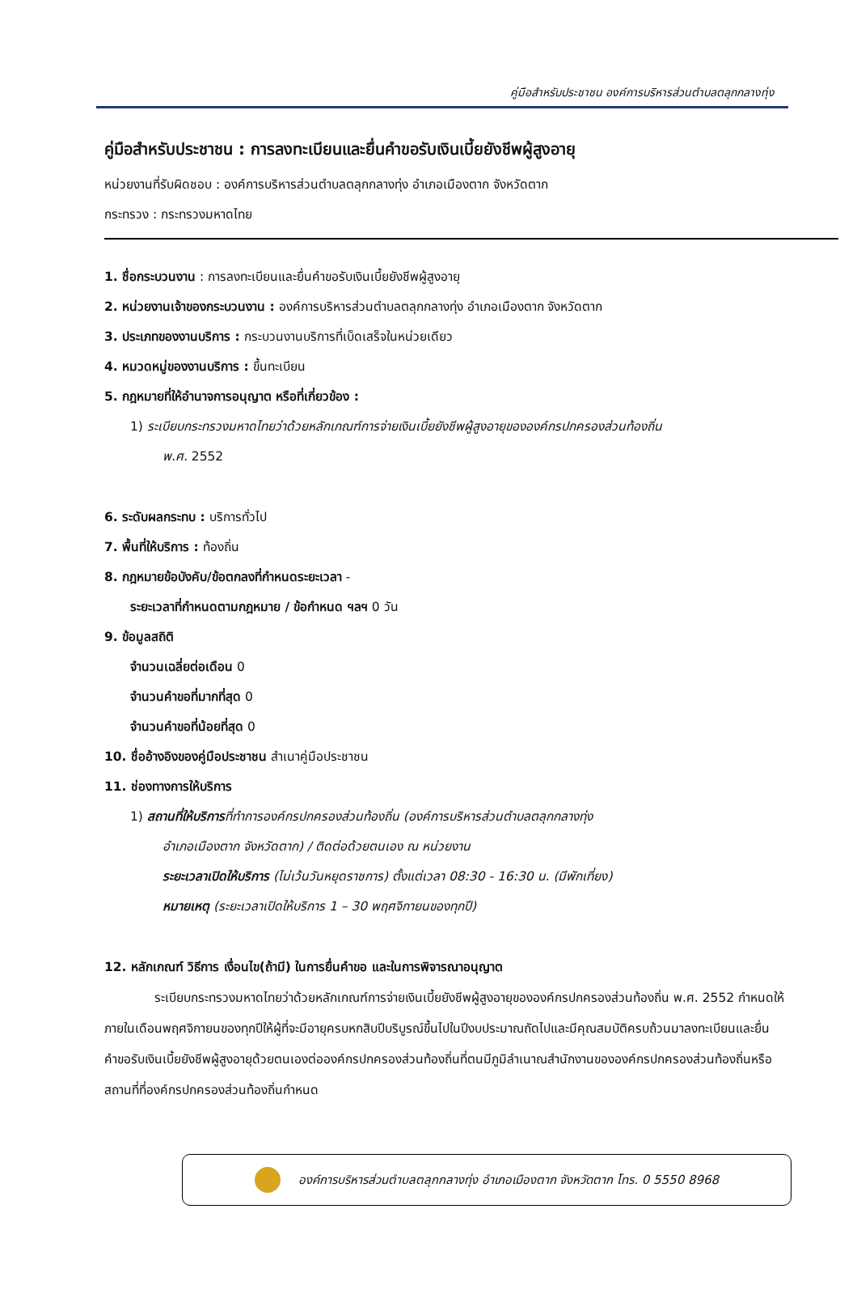คู่มือสำหรับประชาชน องค์การบริหารส่วนตำบลตลุกกลางทุ่ง
คู่มือสำหรับประชาชน : การลงทะเบียนและยื่นคำขอรับเงินเบี้ยยังชีพผู้สูงอายุ
หน่วยงานที่รับผิดชอบ : องค์การบริหารส่วนตำบลตลุกกลางทุ่ง อำเภอเมืองตาก จังหวัดตาก
กระทรวง : กระทรวงมหาดไทย
1. ชื่อกระบวนงาน : การลงทะเบียนและยื่นคำขอรับเงินเบี้ยยังชีพผู้สูงอายุ
2. หน่วยงานเจ้าของกระบวนงาน : องค์การบริหารส่วนตำบลตลุกกลางทุ่ง อำเภอเมืองตาก จังหวัดตาก
3. ประเภทของงานบริการ : กระบวนงานบริการที่เบ็ดเสร็จในหน่วยเดียว
4. หมวดหมู่ของงานบริการ : ขึ้นทะเบียน
5. กฎหมายที่ให้อำนาจการอนุญาต หรือที่เกี่ยวข้อง :
1) ระเบียบกระทรวงมหาดไทยว่าด้วยหลักเกณฑ์การจ่ายเงินเบี้ยยังชีพผู้สูงอายุขององค์กรปกครองส่วนท้องถิ่น
พ.ศ. 2552
6. ระดับผลกระทบ : บริการทั่วไป
7. พื้นที่ให้บริการ : ท้องถิ่น
8. กฎหมายข้อบังคับ/ข้อตกลงที่กำหนดระยะเวลา -
ระยะเวลาที่กำหนดตามกฎหมาย / ข้อกำหนด ฯลฯ 0 วัน
9. ข้อมูลสถิติ
จำนวนเฉลี่ยต่อเดือน 0
จำนวนคำขอที่มากที่สุด 0
จำนวนคำขอที่น้อยที่สุด 0
10. ชื่ออ้างอิงของคู่มือประชาชน สำเนาคู่มือประชาชน
11. ช่องทางการให้บริการ
1) สถานที่ให้บริการที่ทำการองค์กรปกครองส่วนท้องถิ่น (องค์การบริหารส่วนตำบลตลุกกลางทุ่ง
อำเภอเมืองตาก จังหวัดตาก) / ติดต่อด้วยตนเอง ณ หน่วยงาน
ระยะเวลาเปิดให้บริการ (ไม่เว้นวันหยุดราชการ) ตั้งแต่เวลา 08:30 - 16:30 น. (มีพักเที่ยง)
หมายเหตุ (ระยะเวลาเปิดให้บริการ 1 – 30 พฤศจิกายนของทุกปี)
12. หลักเกณฑ์ วิธีการ เงื่อนไข(ถ้ามี) ในการยื่นคำขอ และในการพิจารณาอนุญาต
ระเบียบกระทรวงมหาดไทยว่าด้วยหลักเกณฑ์การจ่ายเงินเบี้ยยังชีพผู้สูงอายุขององค์กรปกครองส่วนท้องถิ่น พ.ศ. 2552 กำหนดให้ภายในเดือนพฤศจิกายนของทุกปีให้ผู้ที่จะมีอายุครบหกสิบปีบริบูรณ์ขึ้นไปในปีงบประมาณถัดไปและมีคุณสมบัติครบถ้วนมาลงทะเบียนและยื่นคำขอรับเงินเบี้ยยังชีพผู้สูงอายุด้วยตนเองต่อองค์กรปกครองส่วนท้องถิ่นที่ตนมีภูมิลำเนาณสำนักงานขององค์กรปกครองส่วนท้องถิ่นหรือสถานที่ที่องค์กรปกครองส่วนท้องถิ่นกำหนด
องค์การบริหารส่วนตำบลตลุกกลางทุ่ง อำเภอเมืองตาก จังหวัดตาก โทร. 0 5550 8968